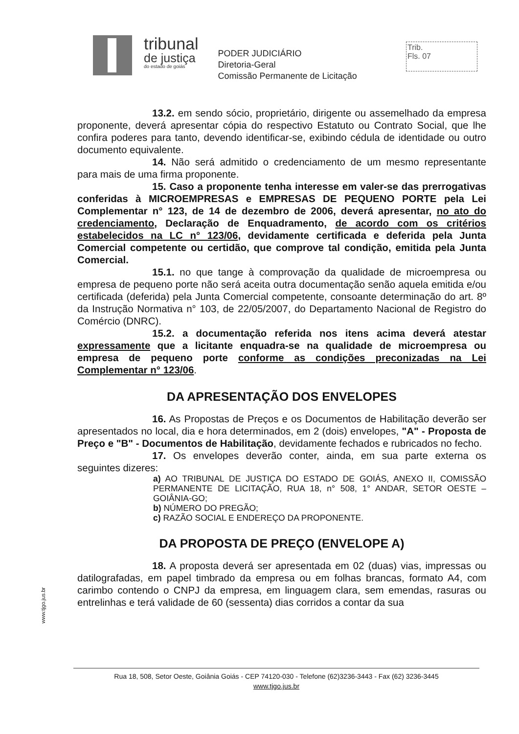tribunal
de justiça
do estado de goiás
PODER JUDICIÁRIO
Diretoria-Geral
Comissão Permanente de Licitação
Trib.
Fls. 07
13.2. em sendo sócio, proprietário, dirigente ou assemelhado da empresa proponente, deverá apresentar cópia do respectivo Estatuto ou Contrato Social, que lhe confira poderes para tanto, devendo identificar-se, exibindo cédula de identidade ou outro documento equivalente.
14. Não será admitido o credenciamento de um mesmo representante para mais de uma firma proponente.
15. Caso a proponente tenha interesse em valer-se das prerrogativas conferidas à MICROEMPRESAS e EMPRESAS DE PEQUENO PORTE pela Lei Complementar n° 123, de 14 de dezembro de 2006, deverá apresentar, no ato do credenciamento, Declaração de Enquadramento, de acordo com os critérios estabelecidos na LC n° 123/06, devidamente certificada e deferida pela Junta Comercial competente ou certidão, que comprove tal condição, emitida pela Junta Comercial.
15.1. no que tange à comprovação da qualidade de microempresa ou empresa de pequeno porte não será aceita outra documentação senão aquela emitida e/ou certificada (deferida) pela Junta Comercial competente, consoante determinação do art. 8º da Instrução Normativa n° 103, de 22/05/2007, do Departamento Nacional de Registro do Comércio (DNRC).
15.2. a documentação referida nos itens acima deverá atestar expressamente que a licitante enquadra-se na qualidade de microempresa ou empresa de pequeno porte conforme as condições preconizadas na Lei Complementar n° 123/06.
DA APRESENTAÇÃO DOS ENVELOPES
16. As Propostas de Preços e os Documentos de Habilitação deverão ser apresentados no local, dia e hora determinados, em 2 (dois) envelopes, "A" - Proposta de Preço e "B" - Documentos de Habilitação, devidamente fechados e rubricados no fecho.
17. Os envelopes deverão conter, ainda, em sua parte externa os seguintes dizeres:
a) AO TRIBUNAL DE JUSTIÇA DO ESTADO DE GOIÁS, ANEXO II, COMISSÃO PERMANENTE DE LICITAÇÃO, RUA 18, n° 508, 1° ANDAR, SETOR OESTE – GOIÂNIA-GO;
b) NÚMERO DO PREGÃO;
c) RAZÃO SOCIAL E ENDEREÇO DA PROPONENTE.
DA PROPOSTA DE PREÇO (ENVELOPE A)
18. A proposta deverá ser apresentada em 02 (duas) vias, impressas ou datilografadas, em papel timbrado da empresa ou em folhas brancas, formato A4, com carimbo contendo o CNPJ da empresa, em linguagem clara, sem emendas, rasuras ou entrelinhas e terá validade de 60 (sessenta) dias corridos a contar da sua
www.tjgo.jus.br
Rua 18, 508, Setor Oeste, Goiânia Goiás - CEP 74120-030 - Telefone (62)3236-3443 - Fax (62) 3236-3445
www.tjgo.jus.br